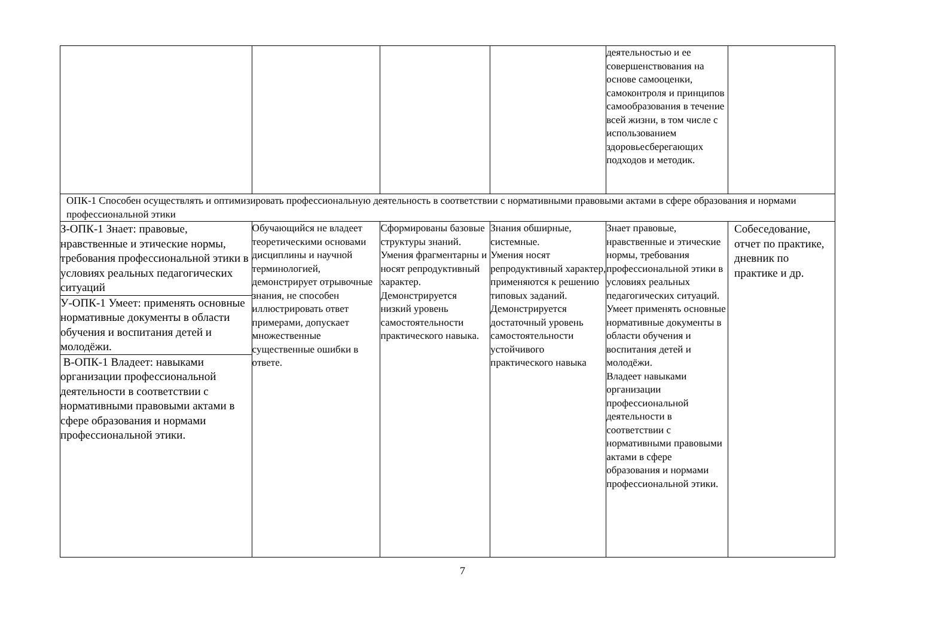| | | | | деятельностью и ее совершенствования на основе самооценки, самоконтроля и принципов самообразования в течение всей жизни, в том числе с использованием здоровьесберегающих подходов и методик. | |
| ОПК-1 Способен осуществлять и оптимизировать профессиональную деятельность в соответствии с нормативными правовыми актами в сфере образования и нормами профессиональной этики | | | | | |
| З-ОПК-1 Знает: правовые, нравственные и этические нормы, требования профессиональной этики в условиях реальных педагогических ситуаций У-ОПК-1 Умеет: применять основные нормативные документы в области обучения и воспитания детей и молодёжи. В-ОПК-1 Владеет: навыками организации профессиональной деятельности в соответствии с нормативными правовыми актами в сфере образования и нормами профессиональной этики. | Обучающийся не владеет теоретическими основами дисциплины и научной терминологией, демонстрирует отрывочные знания, не способен иллюстрировать ответ примерами, допускает множественные существенные ошибки в ответе. | Сформированы базовые структуры знаний. Умения фрагментарны и носят репродуктивный характер. Демонстрируется низкий уровень самостоятельности практического навыка. | Знания обширные, системные. Умения носят репродуктивный характер, применяются к решению типовых заданий. Демонстрируется достаточный уровень самостоятельности устойчивого практического навыка | Знает правовые, нравственные и этические нормы, требования профессиональной этики в условиях реальных педагогических ситуаций. Умеет применять основные нормативные документы в области обучения и воспитания детей и молодёжи. Владеет навыками организации профессиональной деятельности в соответствии с нормативными правовыми актами в сфере образования и нормами профессиональной этики. | Собеседование, отчет по практике, дневник по практике и др. |
7